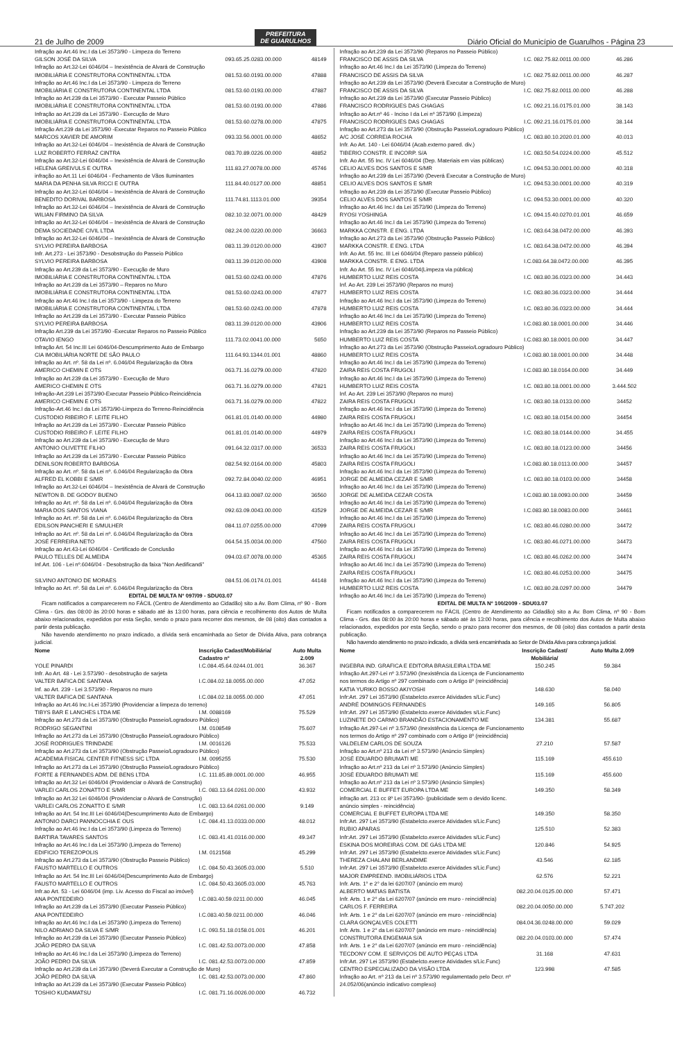21 de Julho de 2009
PREFEITURA
DE GUARULHOS
Diário Oficial do Município de Guarulhos - Página 23
Infração ao Art.46 Inc.I da Lei 3573/90 - Limpeza do Terreno
GILSON JOSÉ DA SILVA 093.65.25.0283.00.000 48149
Infração ao Art.32-Lei 6046/04 – Inexistência de Alvará de Construção
IMOBILIÁRIA E CONSTRUTORA CONTINENTAL LTDA 081.53.60.0193.00.000 47888
Infração ao Art.46 Inc.I da Lei 3573/90 - Limpeza do Terreno
IMOBILIÁRIA E CONSTRUTORA CONTINENTAL LTDA 081.53.60.0193.00.000 47887
Infração ao Art.239 da Lei 3573/90 - Executar Passeio Público
IMOBILIÁRIA E CONSTRUTORA CONTINENTAL LTDA 081.53.60.0193.00.000 47886
Infração ao Art.239 da Lei 3573/90 - Execução de Muro
IMOBILIÁRIA E CONSTRUTORA CONTINENTAL LTDA 081.53.60.0278.00.000 47875
Infração Art.239 da Lei 3573/90 -Executar Reparos no Passeio Público
MARCOS XAVIER DE AMORIM 093.33.56.0001.00.000 48652
Infração ao Art.32-Lei 6046/04 – Inexistência de Alvará de Construção
LUIZ ROBERTO FERRAZ CINTRA 083.70.89.0226.00.000 48852
Infração ao Art.32-Lei 6046/04 – Inexistência de Alvará de Construção
HELENA GREIVULS E OUTRA 111.83.27.0078.00.000 45746
infração ao Art.11 Lei 6046/04 - Fechamento de Vãos Iluminantes
MARIA DA PENHA SILVA RICCI E OUTRA 111.84.40.0127.00.000 48851
Infração ao Art.32-Lei 6046/04 – Inexistência de Alvará de Construção
BENEDITO DORIVAL BARBOSA 111.74.81.1113.01.000 39354
Infração ao Art.32-Lei 6046/04 – Inexistência de Alvará de Construção
WILIAN FIRMINO DA SILVA 082.10.32.0071.00.000 48429
Infração ao Art.32-Lei 6046/04 – Inexistência de Alvará de Construção
DEMA SOCIEDADE CIVIL LTDA 082.24.00.0220.00.000 36663
Infração ao Art.32-Lei 6046/04 – Inexistência de Alvará de Construção
SYLVIO PEREIRA BARBOSA 083.11.39.0120.00.000 43907
Infr. Art.273 - Lei 3573/90 - Desobstrução do Passeio Público
SYLVIO PEREIRA BARBOSA 083.11.39.0120.00.000 43908
Infração ao Art.239 da Lei 3573/90 - Execução de Muro
IMOBILIÁRIA E CONSTRUTORA CONTINENTAL LTDA 081.53.60.0243.00.000 47876
Infração ao Art.239 da Lei 3573/90 – Reparos no Muro
IMOBILIÁRIA E CONSTRUTORA CONTINENTAL LTDA 081.53.60.0243.00.000 47877
Infração ao Art.46 Inc.I da Lei 3573/90 - Limpeza do Terreno
IMOBILIÁRIA E CONSTRUTORA CONTINENTAL LTDA 081.53.60.0243.00.000 47878
Infração ao Art.239 da Lei 3573/90 - Executar Passeio Público
SYLVIO PEREIRA BARBOSA 083.11.39.0120.00.000 43906
Infração Art.239 da Lei 3573/90 -Executar Reparos no Passeio Público
OTAVIO IENGO 111.73.02.0041.00.000 5650
Infração Art. 54 Inc.III Lei 6046/04-Descumprimento Auto de Embargo
CIA IMOBILIÁRIA NORTE DE SÃO PAULO 111.64.93.1344.01.001 48860
Infração ao Art. nº. 58 da Lei nº. 6.046/04 Regularização da Obra
AMERICO CHEMIN E OTS 063.71.16.0279.00.000 47820
Infração ao Art.239 da Lei 3573/90 - Execução de Muro
AMERICO CHEMIN E OTS 063.71.16.0279.00.000 47821
Infração-Art.239 Lei 3573/90-Executar Passeio Público-Reincidência
AMERICO CHEMIN E OTS 063.71.16.0279.00.000 47822
Infração-Art.46 Inc.I da Lei 3573/90-Limpeza do Terreno-Reincidência
CUSTODIO RIBEIRO F. LEITE FILHO 061.81.01.0140.00.000 44980
Infração ao Art.239 da Lei 3573/90 - Executar Passeio Público
CUSTODIO RIBEIRO F. LEITE FILHO 061.81.01.0140.00.000 44979
Infração ao Art.239 da Lei 3573/90 - Execução de Muro
ANTONIO OLIVETTE FILHO 091.64.32.0317.00.000 36533
Infração ao Art.239 da Lei 3573/90 - Executar Passeio Público
DENILSON ROBERTO BARBOSA 082.54.92.0164.00.000 45803
Infração ao Art. nº. 58 da Lei nº. 6.046/04 Regularização da Obra
ALFRED EL KOBBI E S/MR 092.72.84.0040.02.000 46951
Infração ao Art.32-Lei 6046/04 – Inexistência de Alvará de Construção
NEWTON B. DE GODOY BUENO 064.13.83.0087.02.000 36560
Infração ao Art. nº. 58 da Lei nº. 6.046/04 Regularização da Obra
MARIA DOS SANTOS VIANA 092.63.09.0043.00.000 43529
Infração ao Art. nº. 58 da Lei nº. 6.046/04 Regularização da Obra
EDILSON PANCHERI E S/MULHER 084.11.07.0255.00.000 47099
Infração ao Art. nº. 58 da Lei nº. 6.046/04 Regularização da Obra
JOSÉ FERREIRA NETO 064.54.15.0034.00.000 47560
Infração ao Art.43-Lei 6046/04 - Certificado de Conclusão
PAULO TELLES DE ALMEIDA 094.03.67.0078.00.000 45365
Inf.Art. 106 - Lei nº.6046/04 - Desobstrução da faixa “Non Aedificandi”
SILVINO ANTONIO DE MORAES 084.51.06.0174.01.001 44148
Infração ao Art. nº. 58 da Lei nº. 6.046/04 Regularização da Obra
EDITAL DE MULTA Nº 097/09 - SDU03.07
Ficam notificados a comparecerem no FÁCIL (Centro de Atendimento ao Cidadão) sito a Av. Bom Clima, nº 90 - Bom Clima - Grs. das 08:00 às 20:00 horas e sábado até às 13:00 horas, para ciência e recolhimento dos Autos de Multa abaixo relacionados, expedidos por esta Seção, sendo o prazo para recorrer dos mesmos, de 08 (oito) dias contados a partir desta publicação.
Não havendo atendimento no prazo indicado, a dívida será encaminhada ao Setor de Dívida Ativa, para cobrança judicial.
Nome Inscrição Cadast/Mobiliária/ Cadastro nº Auto Multa 2.009
YOLE PINARDI I.C.084.45.64.0244.01.001 36.367
Infr. Ao Art. 48 - Lei 3.573/90 - desobstrução de sarjeta
VALTER BAFICA DE SANTANA I.C.084.02.18.0055.00.000 47.052
Inf. ao Art. 239 - Lei 3.573/90 - Reparos no muro
VALTER BAFICA DE SANTANA I.C.084.02.18.0055.00.000 47.051
Infração ao Art.46 Inc.I-Lei 3573/90 (Providenciar a limpeza do terreno)
TIBYS BAR E LANCHES LTDA ME I.M. 0088169 75.529
Infração ao Art.273 da Lei 3573/90 (Obstrução Passeio/Logradouro Público)
RODRIGO SEGANTINI I.M. 0108549 75.607
Infração ao Art.273 da Lei 3573/90 (Obstrução Passeio/Logradouro Público)
JOSÉ RODRIGUES TRINDADE I.M. 0016126 75.533
Infração ao Art.273 da Lei 3573/90 (Obstrução Passeio/Logradouro Público)
ACADEMIA FISICAL CENTER FITNESS S/C LTDA I.M. 0095255 75.530
Infração ao Art.273 da Lei 3573/90 (Obstrução Passeio/Logradouro Público)
FORTE & FERNANDES ADM. DE BENS LTDA I.C. 111.85.89.0001.00.000 46.955
Infração ao Art.32 Lei 6046/04 (Providenciar o Alvará de Construção)
VARLEI CARLOS ZONATTO E S/MR I.C. 083.13.64.0261.00.000 43.932
Infração ao Art.32 Lei 6046/04 (Providenciar o Alvará de Construção)
VARLEI CARLOS ZONATTO E S/MR I.C. 083.13.64.0261.00.000 9.149
Infração ao Art. 54 Inc.III Lei 6046/04(Descumprimento Auto de Embargo)
ANTONIO DARCI PANNOCCHIA E OUS I.C. 084.41.13.0333.00.000 48.012
Infração ao Art.46 Inc.I da Lei 3573/90 (Limpeza do Terreno)
BARTIRA TAVARES SANTOS I.C. 083.41.41.0316.00.000 49.347
Infração ao Art.46 Inc.I da Lei 3573/90 (Limpeza do Terreno)
EDIFICIO TEREZOPOLIS I.M. 0121568 45.299
Infração ao Art.273 da Lei 3573/90 (Obstrução Passeio Público)
FAUSTO MARTELLO E OUTROS I.C. 084.50.43.3605.03.000 5.510
Infração ao Art. 54 Inc.III Lei 6046/04(Descumprimento Auto de Embargo)
FAUSTO MARTELLO E OUTROS I.C. 084.50.43.3605.03.000 45.763
Infr.ao Art. 53 - Lei 6046/04 (imp. Liv. Acesso do Fiscal ao imóvel)
ANA PONTEDEIRO I.C.083.40.59.0211.00.000 46.045
Infração ao Art.239 da Lei 3573/90 (Executar Passeio Público)
ANA PONTEDEIRO I.C.083.40.59.0211.00.000 46.046
Infração ao Art.46 Inc.I da Lei 3573/90 (Limpeza do Terreno)
NILO ADRIANO DA SILVA E S/MR I.C. 093.51.18.0158.01.001 46.201
Infração ao Art.239 da Lei 3573/90 (Executar Passeio Público)
JOÃO PEDRO DA SILVA I.C. 081.42.53.0073.00.000 47.858
Infração ao Art.46 Inc.I da Lei 3573/90 (Limpeza do Terreno)
JOÃO PEDRO DA SILVA I.C. 081.42.53.0073.00.000 47.859
Infração ao Art.239 da Lei 3573/90 (Deverá Executar a Construção de Muro)
JOÃO PEDRO DA SILVA I.C. 081.42.53.0073.00.000 47.860
Infração ao Art.239 da Lei 3573/90 (Executar Passeio Público)
TOSHIO KUDAMATSU I.C. 081.71.16.0026.00.000 46.732
Infração ao Art.239 da Lei 3573/90 (Reparos no Passeio Público)
FRANCISCO DE ASSIS DA SILVA I.C. 082.75.82.0011.00.000 46.286
Infração ao Art.46 Inc.I da Lei 3573/90 (Limpeza do Terreno)
FRANCISCO DE ASSIS DA SILVA I.C. 082.75.82.0011.00.000 46.287
Infração ao Art.239 da Lei 3573/90 (Deverá Executar a Construção de Muro)
FRANCISCO DE ASSIS DA SILVA I.C. 082.75.82.0011.00.000 46.288
Infração ao Art.239 da Lei 3573/90 (Executar Passeio Público)
FRANCISCO RODRIGUES DAS CHAGAS I.C. 092.21.16.0175.01.000 38.143
Infração ao Art.nº 46 - Inciso I da Lei nº 3573/90 (Limpeza)
FRANCISCO RODRIGUES DAS CHAGAS I.C. 092.21.16.0175.01.000 38.144
Infração ao Art.273 da Lei 3573/90 (Obstrução Passeio/Logradouro Público)
A/C JOSÉ CORREIA ROCHA I.C. 083.80.10.2020.01.000 40.013
Infr. Ao Art. 140 - Lei 6046/04 (Acab.externo pared. div.)
TIBERIO CONSTR. E INCORP. S/A I.C. 083.50.54.0224.00.000 45.512
Infr. Ao Art. 55 Inc. IV Lei 6046/04 (Dep. Materiais em vias públicas)
CELIO ALVES DOS SANTOS E S/MR I.C. 094.53.30.0001.00.000 40.318
Infração ao Art.239 da Lei 3573/90 (Deverá Executar a Construção de Muro)
CELIO ALVES DOS SANTOS E S/MR I.C. 094.53.30.0001.00.000 40.319
Infração ao Art.239 da Lei 3573/90 (Executar Passeio Público)
CELIO ALVES DOS SANTOS E S/MR I.C. 094.53.30.0001.00.000 40.320
Infração ao Art.46 Inc.I da Lei 3573/90 (Limpeza do Terreno)
RYOSI YOSHINGA I.C. 094.15.40.0270.01.001 46.659
Infração ao Art.46 Inc.I da Lei 3573/90 (Limpeza do Terreno)
MARKKA CONSTR. E ENG. LTDA I.C. 083.64.38.0472.00.000 46.393
Infração ao Art.273 da Lei 3573/90 (Obstrução Passeio Público)
MARKKA CONSTR. E ENG. LTDA I.C. 083.64.38.0472.00.000 46.394
Infr. Ao Art. 55 Inc. III Lei 6046/04 (Reparo passeio público)
MARKKA CONSTR. E ENG. LTDA I.C.083.64.38.0472.00.000 46.395
Infr. Ao Art. 55 Inc. IV Lei 6046/04(Limpeza via pública)
HUMBERTO LUIZ REIS COSTA I.C. 083.80.36.0323.00.000 34.443
Inf. Ao Art. 239 Lei 3573/90 (Reparos no muro)
HUMBERTO LUIZ REIS COSTA I.C. 083.80.36.0323.00.000 34.444
Infração ao Art.46 Inc.I da Lei 3573/90 (Limpeza do Terreno)
HUMBERTO LUIZ REIS COSTA I.C. 083.80.36.0323.00.000 34.444
Infração ao Art.46 Inc.I da Lei 3573/90 (Limpeza do Terreno)
HUMBERTO LUIZ REIS COSTA I.C.083.80.18.0001.00.000 34.446
Infração ao Art.239 da Lei 3573/90 (Reparos no Passeio Público)
HUMBERTO LUIZ REIS COSTA I.C.083.80.18.0001.00.000 34.447
Infração ao Art.273 da Lei 3573/90 (Obstrução Passeio/Logradouro Público)
HUMBERTO LUIZ REIS COSTA I.C.083.80.18.0001.00.000 34.448
Infração ao Art.46 Inc.I da Lei 3573/90 (Limpeza do Terreno)
ZAIRA REIS COSTA FRUGOLI I.C.083.80.18.0164.00.000 34.449
Infração ao Art.46 Inc.I da Lei 3573/90 (Limpeza do Terreno)
HUMBERTO LUIZ REIS COSTA I.C. 083.80.18.0001.00.000 3.444.502
Inf. Ao Art. 239 Lei 3573/90 (Reparos no muro)
ZAIRA REIS COSTA FRUGOLI I.C. 083.80.18.0133.00.000 34452
Infração ao Art.46 Inc.I da Lei 3573/90 (Limpeza do Terreno)
ZAIRA REIS COSTA FRUGOLI I.C. 083.80.18.0154.00.000 34454
Infração ao Art.46 Inc.I da Lei 3573/90 (Limpeza do Terreno)
ZAIRA REIS COSTA FRUGOLI I.C. 083.80.18.0144.00.000 34.455
Infração ao Art.46 Inc.I da Lei 3573/90 (Limpeza do Terreno)
ZAIRA REIS COSTA FRUGOLI I.C. 083.80.18.0123.00.000 34456
Infração ao Art.46 Inc.I da Lei 3573/90 (Limpeza do Terreno)
ZAIRA REIS COSTA FRUGOLI I.C.083.80.18.0113.00.000 34457
Infração ao Art.46 Inc.I da Lei 3573/90 (Limpeza do Terreno)
JORGE DE ALMEIDA CEZAR E S/MR I.C. 083.80.18.0103.00.000 34458
Infração ao Art.46 Inc.I da Lei 3573/90 (Limpeza do Terreno)
JORGE DE ALMEIDA CEZAR COSTA I.C.083.80.18.0093.00.000 34459
Infração ao Art.46 Inc.I da Lei 3573/90 (Limpeza do Terreno)
JORGE DE ALMEIDA CEZAR E S/MR I.C.083.80.18.0083.00.000 34461
Infração ao Art.46 Inc.I da Lei 3573/90 (Limpeza do Terreno)
ZAIRA REIS COSTA FRUGOLI I.C. 083.80.46.0280.00.000 34472
Infração ao Art.46 Inc.I da Lei 3573/90 (Limpeza do Terreno)
ZAIRA REIS COSTA FRUGOLI I.C. 083.80.46.0271.00.000 34473
Infração ao Art.46 Inc.I da Lei 3573/90 (Limpeza do Terreno)
ZAIRA REIS COSTA FRUGOLI I.C. 083.80.46.0262.00.000 34474
Infração ao Art.46 Inc.I da Lei 3573/90 (Limpeza do Terreno)
ZAIRA REIS COSTA FRUGOLI I.C. 083.80.46.0253.00.000 34475
Infração ao Art.46 Inc.I da Lei 3573/90 (Limpeza do Terreno)
HUMBERTO LUIZ REIS COSTA I.C. 083.80.28.0297.00.000 34479
Infração ao Art.46 Inc.I da Lei 3573/90 (Limpeza do Terreno)
EDITAL DE MULTA Nº 100/2009 - SDU03.07
Ficam notificados a comparecerem no FÁCIL (Centro de Atendimento ao Cidadão) sito a Av. Bom Clima, nº 90 - Bom Clima - Grs. das 08:00 às 20:00 horas e sábado até às 13:00 horas, para ciência e recolhimento dos Autos de Multa abaixo relacionados, expedidos por esta Seção, sendo o prazo para recorrer dos mesmos, de 08 (oito) dias contados a partir desta publicação.
Não havendo atendimento no prazo indicado, a dívida será encaminhada ao Setor de Dívida Ativa para cobrança judicial.
| Nome | Inscrição Cadast/ Mobiliária/ | Auto Multa 2.009 |
| --- | --- | --- |
| INGEBRA IND. GRAFICA E EDITORA BRASILEIRA LTDA ME | 150.245 | 59.384 |
| Infração Art.297-Lei nº 3.573/90 (Inexistência da Licença de Funcionamento nos termos do Artigo nº 297 combinado com o Artigo 8º (reincidência) | | |
| KATIA YURIKO BOSSO AKIYOSHI | 148.630 | 58.040 |
| Infr:Art. 297 Lei 3573/90 (Estabelcto.exerce Atividades s/Lic.Func) | | |
| ANDRÉ DOMINGOS FERNANDES | 149.165 | 56.805 |
| Infr:Art. 297 Lei 3573/90 (Estabelcto.exerce Atividades s/Lic.Func) | | |
| LUZINETE DO CARMO BRANDÃO ESTACIONAMENTO ME | 134.381 | 55.687 |
| Infração Art.297-Lei nº 3.573/90 (Inexistência da Licença de Funcionamento nos termos do Artigo nº 297 combinado com o Artigo 8º (reincidência) | | |
| VALDELEM CARLOS DE SOUZA | 27.210 | 57.587 |
| Infração ao Art.nº 213 da Lei nº 3.573/90 (Anúncio Simples) | | |
| JOSÉ EDUARDO BRUMATI ME | 115.169 | 455.610 |
| Infração ao Art.nº 213 da Lei nº 3.573/90 (Anúncio Simples) | | |
| JOSÉ EDUARDO BRUMATI ME | 115.169 | 455.600 |
| Infração ao Art.nº 213 da Lei nº 3.573/90 (Anúncio Simples) | | |
| COMERCIAL E BUFFET EUROPA LTDA ME | 149.350 | 58.349 |
| infração art. 213 cc 8º Lei 3573/90- (publicidade sem o devido licenc. anúncio simples - reincidência) | | |
| COMERCIAL E BUFFET EUROPA LTDA ME | 149.350 | 58.350 |
| Infr:Art. 297 Lei 3573/90 (Estabelcto.exerce Atividades s/Lic.Func) | | |
| RUBIO APARAS | 125.510 | 52.383 |
| Infr:Art. 297 Lei 3573/90 (Estabelcto.exerce Atividades s/Lic.Func) | | |
| ESKINA DOS MOREIRAS COM. DE GÁS LTDA ME | 120.846 | 54.925 |
| Infr:Art. 297 Lei 3573/90 (Estabelcto.exerce Atividades s/Lic.Func) | | |
| THEREZA CHALANI BERLANDIME | 43.546 | 62.185 |
| Infr:Art. 297 Lei 3573/90 (Estabelcto.exerce Atividades s/Lic.Func) | | |
| MAJOR EMPREEND. IMOBILIÁRIOS LTDA | 62.576 | 52.221 |
| Infr. Arts. 1° e 2° da lei 6207/07 (anúncio em muro) | | |
| ALBERTO MATIAS BATISTA | 082.20.04.0125.00.000 | 57.471 |
| Infr. Arts. 1 e 2° da Lei 6207/07 (anúncio em muro - reincidência) | | |
| CARLOS F. FERREIRA | 082.20.04.0050.00.000 | 5.747.202 |
| Infr. Arts. 1 e 2° da Lei 6207/07 (anúncio em muro - reincidência) | | |
| CLARA GONÇALVES COLETTI | 084.04.36.0248.00.000 | 59.029 |
| Infr. Arts. 1 e 2° da Lei 6207/07 (anúncio em muro - reincidência) | | |
| CONSTRUTORA ENGEMAIA S/A | 082.20.04.0103.00.000 | 57.474 |
| Infr. Arts. 1 e 2° da Lei 6207/07 (anúncio em muro - reincidência) | | |
| TECDONY COM. E SERVIÇOS DE AUTO PEÇAS LTDA | 31.168 | 47.631 |
| Infr:Art. 297 Lei 3573/90 (Estabelcto.exerce Atividades s/Lic.Func) | | |
| CENTRO ESPECIALIZADO DA VISÃO LTDA | 123.998 | 47.585 |
| Infração ao Art. nº 213 da Lei nº 3.573/90 regulamentado pelo Decr. nº 24.052/06(anúncio indicativo complexo) | | |